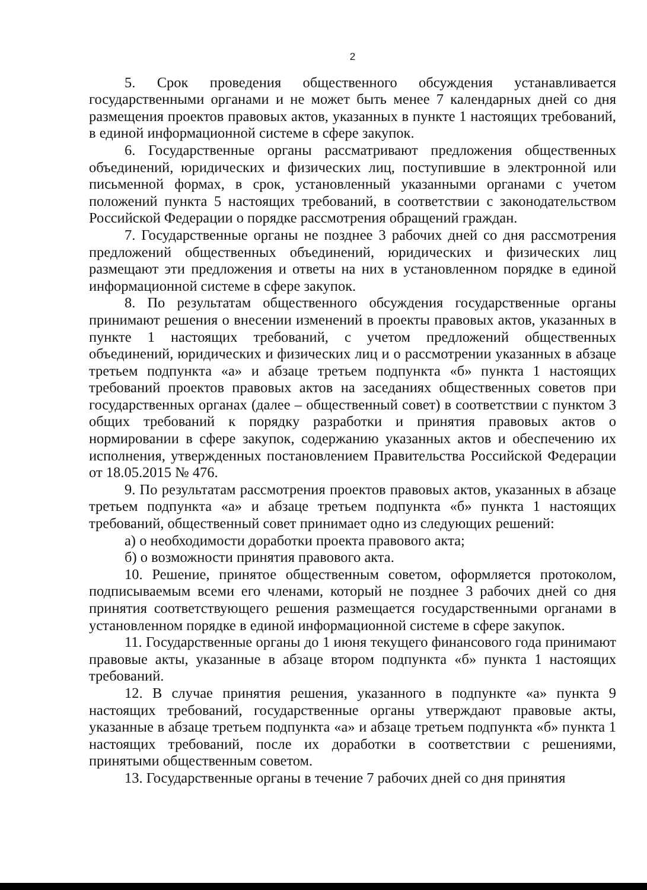2
5. Срок проведения общественного обсуждения устанавливается государственными органами и не может быть менее 7 календарных дней со дня размещения проектов правовых актов, указанных в пункте 1 настоящих требований, в единой информационной системе в сфере закупок.
6. Государственные органы рассматривают предложения общественных объединений, юридических и физических лиц, поступившие в электронной или письменной формах, в срок, установленный указанными органами с учетом положений пункта 5 настоящих требований, в соответствии с законодательством Российской Федерации о порядке рассмотрения обращений граждан.
7. Государственные органы не позднее 3 рабочих дней со дня рассмотрения предложений общественных объединений, юридических и физических лиц размещают эти предложения и ответы на них в установленном порядке в единой информационной системе в сфере закупок.
8. По результатам общественного обсуждения государственные органы принимают решения о внесении изменений в проекты правовых актов, указанных в пункте 1 настоящих требований, с учетом предложений общественных объединений, юридических и физических лиц и о рассмотрении указанных в абзаце третьем подпункта «а» и абзаце третьем подпункта «б» пункта 1 настоящих требований проектов правовых актов на заседаниях общественных советов при государственных органах (далее – общественный совет) в соответствии с пунктом 3 общих требований к порядку разработки и принятия правовых актов о нормировании в сфере закупок, содержанию указанных актов и обеспечению их исполнения, утвержденных постановлением Правительства Российской Федерации от 18.05.2015 № 476.
9. По результатам рассмотрения проектов правовых актов, указанных в абзаце третьем подпункта «а» и абзаце третьем подпункта «б» пункта 1 настоящих требований, общественный совет принимает одно из следующих решений:
а) о необходимости доработки проекта правового акта;
б) о возможности принятия правового акта.
10. Решение, принятое общественным советом, оформляется протоколом, подписываемым всеми его членами, который не позднее 3 рабочих дней со дня принятия соответствующего решения размещается государственными органами в установленном порядке в единой информационной системе в сфере закупок.
11. Государственные органы до 1 июня текущего финансового года принимают правовые акты, указанные в абзаце втором подпункта «б» пункта 1 настоящих требований.
12. В случае принятия решения, указанного в подпункте «а» пункта 9 настоящих требований, государственные органы утверждают правовые акты, указанные в абзаце третьем подпункта «а» и абзаце третьем подпункта «б» пункта 1 настоящих требований, после их доработки в соответствии с решениями, принятыми общественным советом.
13. Государственные органы в течение 7 рабочих дней со дня принятия